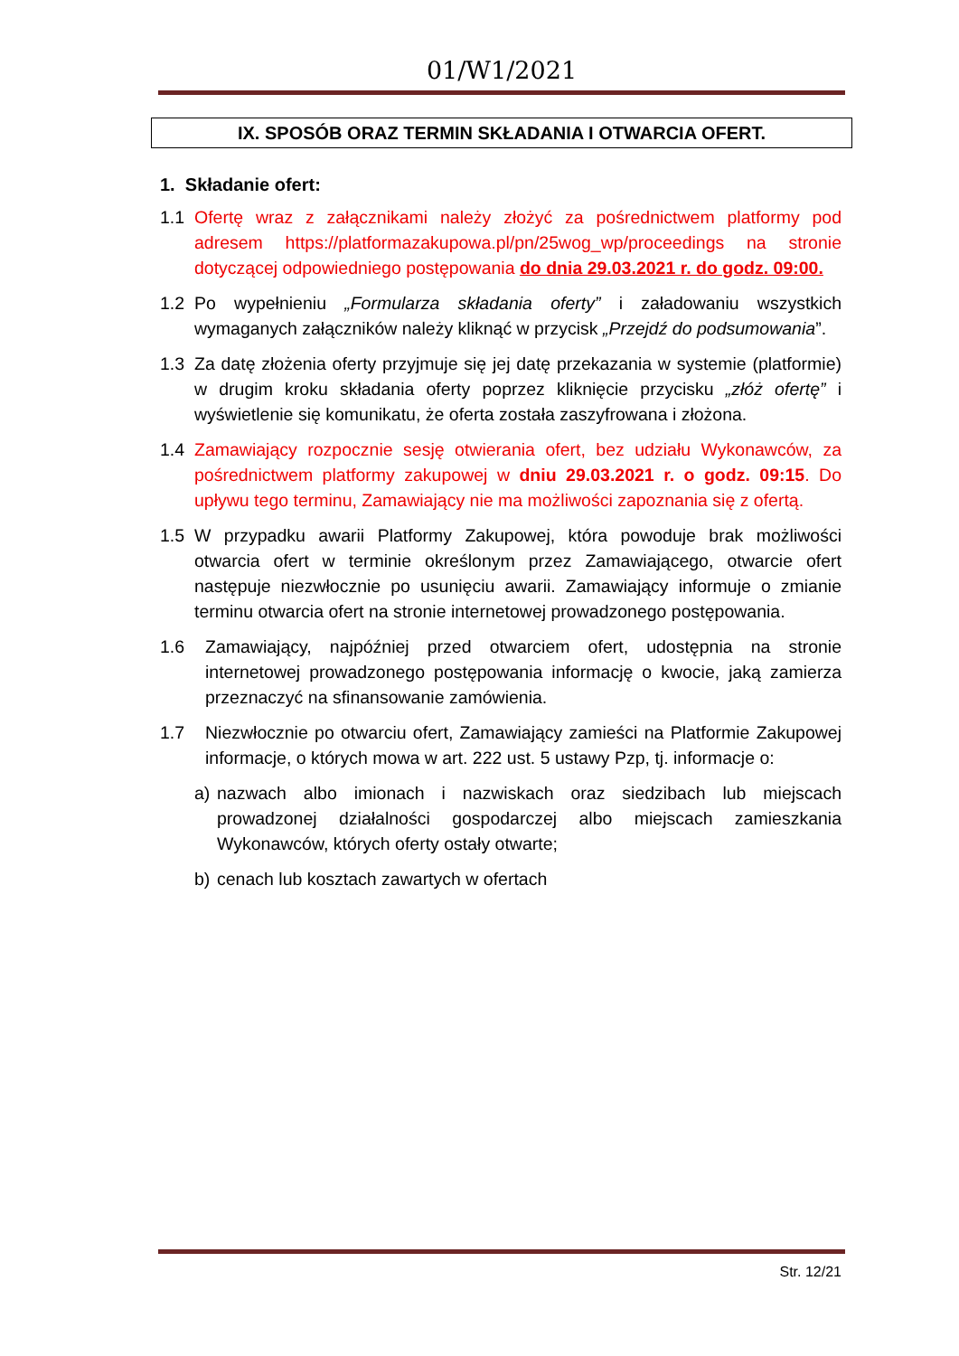01/W1/2021
IX. SPOSÓB ORAZ TERMIN SKŁADANIA I OTWARCIA OFERT.
1. Składanie ofert:
1.1 Ofertę wraz z załącznikami należy złożyć za pośrednictwem platformy pod adresem https://platformazakupowa.pl/pn/25wog_wp/proceedings na stronie dotyczącej odpowiedniego postępowania do dnia 29.03.2021 r. do godz. 09:00.
1.2 Po wypełnieniu „Formularza składania oferty” i załadowaniu wszystkich wymaganych załączników należy kliknąć w przycisk „Przejdź do podsumowania”.
1.3 Za datę złożenia oferty przyjmuje się jej datę przekazania w systemie (platformie) w drugim kroku składania oferty poprzez kliknięcie przycisku „złóż ofertę” i wyświetlenie się komunikatu, że oferta została zaszyfrowana i złożona.
1.4 Zamawiający rozpocznie sesję otwierania ofert, bez udziału Wykonawców, za pośrednictwem platformy zakupowej w dniu 29.03.2021 r. o godz. 09:15. Do upływu tego terminu, Zamawiający nie ma możliwości zapoznania się z ofertą.
1.5 W przypadku awarii Platformy Zakupowej, która powoduje brak możliwości otwarcia ofert w terminie określonym przez Zamawiającego, otwarcie ofert następuje niezwłocznie po usunięciu awarii. Zamawiający informuje o zmianie terminu otwarcia ofert na stronie internetowej prowadzonego postępowania.
1.6 Zamawiający, najpóźniej przed otwarciem ofert, udostępnia na stronie internetowej prowadzonego postępowania informację o kwocie, jaką zamierza przeznaczyć na sfinansowanie zamówienia.
1.7 Niezwłocznie po otwarciu ofert, Zamawiający zamieści na Platformie Zakupowej informacje, o których mowa w art. 222 ust. 5 ustawy Pzp, tj. informacje o:
a) nazwach albo imionach i nazwiskach oraz siedzibach lub miejscach prowadzonej działalności gospodarczej albo miejscach zamieszkania Wykonawców, których oferty ostały otwarte;
b) cenach lub kosztach zawartych w ofertach
Str. 12/21